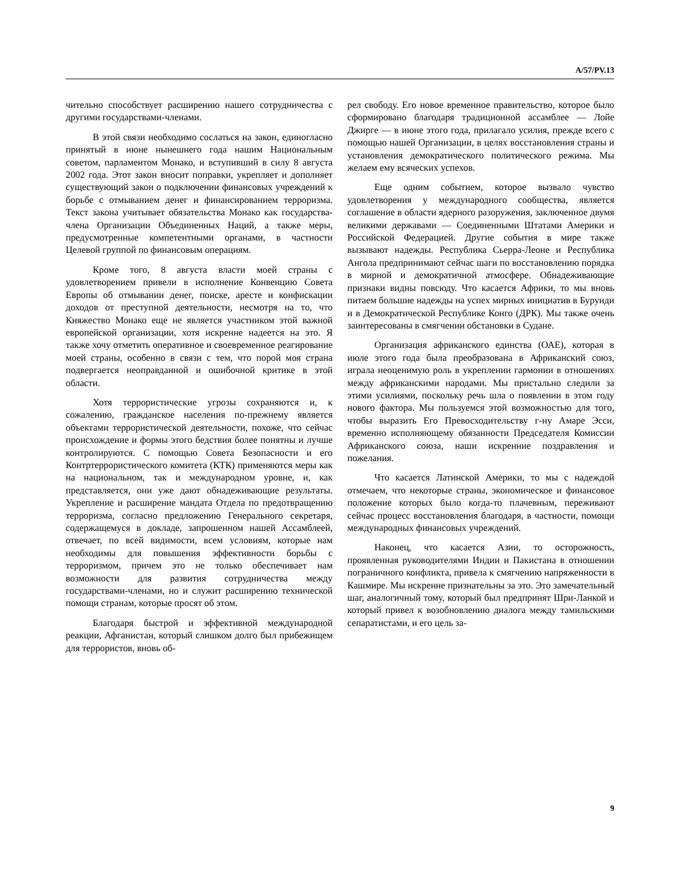A/57/PV.13
чительно способствует расширению нашего сотрудничества с другими государствами-членами.
В этой связи необходимо сослаться на закон, единогласно принятый в июне нынешнего года нашим Национальным советом, парламентом Монако, и вступивший в силу 8 августа 2002 года. Этот закон вносит поправки, укрепляет и дополняет существующий закон о подключении финансовых учреждений к борьбе с отмыванием денег и финансированием терроризма. Текст закона учитывает обязательства Монако как государства-члена Организации Объединенных Наций, а также меры, предусмотренные компетентными органами, в частности Целевой группой по финансовым операциям.
Кроме того, 8 августа власти моей страны с удовлетворением привели в исполнение Конвенцию Совета Европы об отмывании денег, поиске, аресте и конфискации доходов от преступной деятельности, несмотря на то, что Княжество Монако еще не является участником этой важной европейской организации, хотя искренне надеется на это. Я также хочу отметить оперативное и своевременное реагирование моей страны, особенно в связи с тем, что порой моя страна подвергается неоправданной и ошибочной критике в этой области.
Хотя террористические угрозы сохраняются и, к сожалению, гражданское населения по-прежнему является объектами террористической деятельности, похоже, что сейчас происхождение и формы этого бедствия более понятны и лучше контролируются. С помощью Совета Безопасности и его Контртеррористического комитета (КТК) применяются меры как на национальном, так и международном уровне, и, как представляется, они уже дают обнадеживающие результаты. Укрепление и расширение мандата Отдела по предотвращению терроризма, согласно предложению Генерального секретаря, содержащемуся в докладе, запрошенном нашей Ассамблеей, отвечает, по всей видимости, всем условиям, которые нам необходимы для повышения эффективности борьбы с терроризмом, причем это не только обеспечивает нам возможности для развития сотрудничества между государствами-членами, но и служит расширению технической помощи странам, которые просят об этом.
Благодаря быстрой и эффективной международной реакции, Афганистан, который слишком долго был прибежищем для террористов, вновь об-
рел свободу. Его новое временное правительство, которое было сформировано благодаря традиционной ассамблее — Лойе Джирге — в июне этого года, прилагало усилия, прежде всего с помощью нашей Организации, в целях восстановления страны и установления демократического политического режима. Мы желаем ему всяческих успехов.
Еще одним событием, которое вызвало чувство удовлетворения у международного сообщества, является соглашение в области ядерного разоружения, заключенное двумя великими державами — Соединенными Штатами Америки и Российской Федерацией. Другие события в мире также вызывают надежды. Республика Сьерра-Леоне и Республика Ангола предпринимают сейчас шаги по восстановлению порядка в мирной и демократичной атмосфере. Обнадеживающие признаки видны повсюду. Что касается Африки, то мы вновь питаем большие надежды на успех мирных инициатив в Бурунди и в Демократической Республике Конго (ДРК). Мы также очень заинтересованы в смягчении обстановки в Судане.
Организация африканского единства (ОАЕ), которая в июле этого года была преобразована в Африканский союз, играла неоценимую роль в укреплении гармонии в отношениях между африканскими народами. Мы пристально следили за этими усилиями, поскольку речь шла о появлении в этом году нового фактора. Мы пользуемся этой возможностью для того, чтобы выразить Его Превосходительству г-ну Амаре Эсси, временно исполняющему обязанности Председателя Комиссии Африканского союза, наши искренние поздравления и пожелания.
Что касается Латинской Америки, то мы с надеждой отмечаем, что некоторые страны, экономическое и финансовое положение которых было когда-то плачевным, переживают сейчас процесс восстановления благодаря, в частности, помощи международных финансовых учреждений.
Наконец, что касается Азии, то осторожность, проявленная руководителями Индии и Пакистана в отношении пограничного конфликта, привела к смягчению напряженности в Кашмире. Мы искренне признательны за это. Это замечательный шаг, аналогичный тому, который был предпринят Шри-Ланкой и который привел к возобновлению диалога между тамильскими сепаратистами, и его цель за-
9